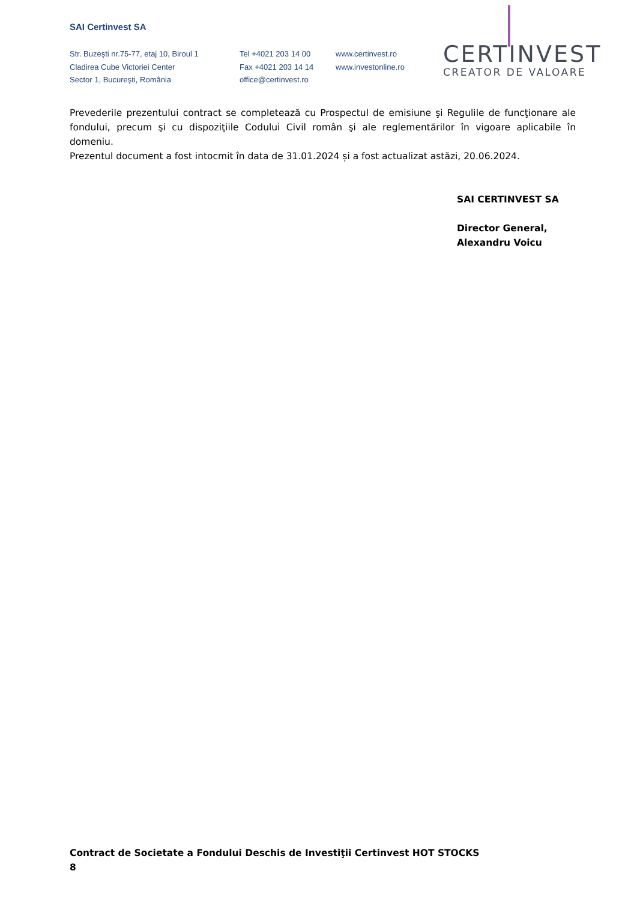SAI Certinvest SA
Str. Buzeşti nr.75-77, etaj 10, Biroul 1
Cladirea Cube Victoriei Center
Sector 1, Bucureşti, România
Tel +4021 203 14 00
Fax +4021 203 14 14
office@certinvest.ro
www.certinvest.ro
www.investonline.ro
CERTINVEST
CREATOR DE VALOARE
Prevederile prezentului contract se completează cu Prospectul de emisiune şi Regulile de funcţionare ale fondului, precum şi cu dispoziţiile Codului Civil român şi ale reglementărilor în vigoare aplicabile în domeniu.
Prezentul document a fost intocmit în data de 31.01.2024 și a fost actualizat astăzi, 20.06.2024.
SAI CERTINVEST SA
Director General,
Alexandru Voicu
Contract de Societate a Fondului Deschis de Investiţii Certinvest HOT STOCKS
8